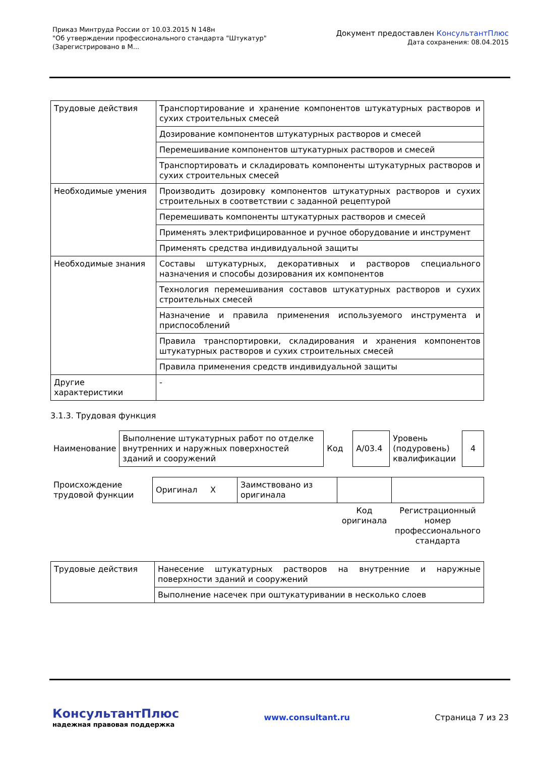Приказ Минтруда России от 10.03.2015 N 148н
"Об утверждении профессионального стандарта "Штукатур"
(Зарегистрировано в М...
Документ предоставлен КонсультантПлюс
Дата сохранения: 08.04.2015
| Трудовые действия | Транспортирование и хранение компонентов штукатурных растворов и сухих строительных смесей |
| | Дозирование компонентов штукатурных растворов и смесей |
| | Перемешивание компонентов штукатурных растворов и смесей |
| | Транспортировать и складировать компоненты штукатурных растворов и сухих строительных смесей |
| Необходимые умения | Производить дозировку компонентов штукатурных растворов и сухих строительных в соответствии с заданной рецептурой |
| | Перемешивать компоненты штукатурных растворов и смесей |
| | Применять электрифицированное и ручное оборудование и инструмент |
| | Применять средства индивидуальной защиты |
| Необходимые знания | Составы штукатурных, декоративных и растворов специального назначения и способы дозирования их компонентов |
| | Технология перемешивания составов штукатурных растворов и сухих строительных смесей |
| | Назначение и правила применения используемого инструмента и приспособлений |
| | Правила транспортировки, складирования и хранения компонентов штукатурных растворов и сухих строительных смесей |
| | Правила применения средств индивидуальной защиты |
| Другие характеристики | - |
3.1.3. Трудовая функция
| Наименование | Выполнение штукатурных работ по отделке внутренних и наружных поверхностей зданий и сооружений | Код | A/03.4 | Уровень (подуровень) квалификации | 4 |
| Происхождение трудовой функции | Оригинал X | Заимствовано из оригинала | | |
| | | | Код оригинала | Регистрационный номер профессионального стандарта |
| Трудовые действия | Нанесение штукатурных растворов на внутренние и наружные поверхности зданий и сооружений |
| | Выполнение насечек при оштукатуривании в несколько слоев |
КонсультантПлюс
надежная правовая поддержка
www.consultant.ru
Страница 7 из 23